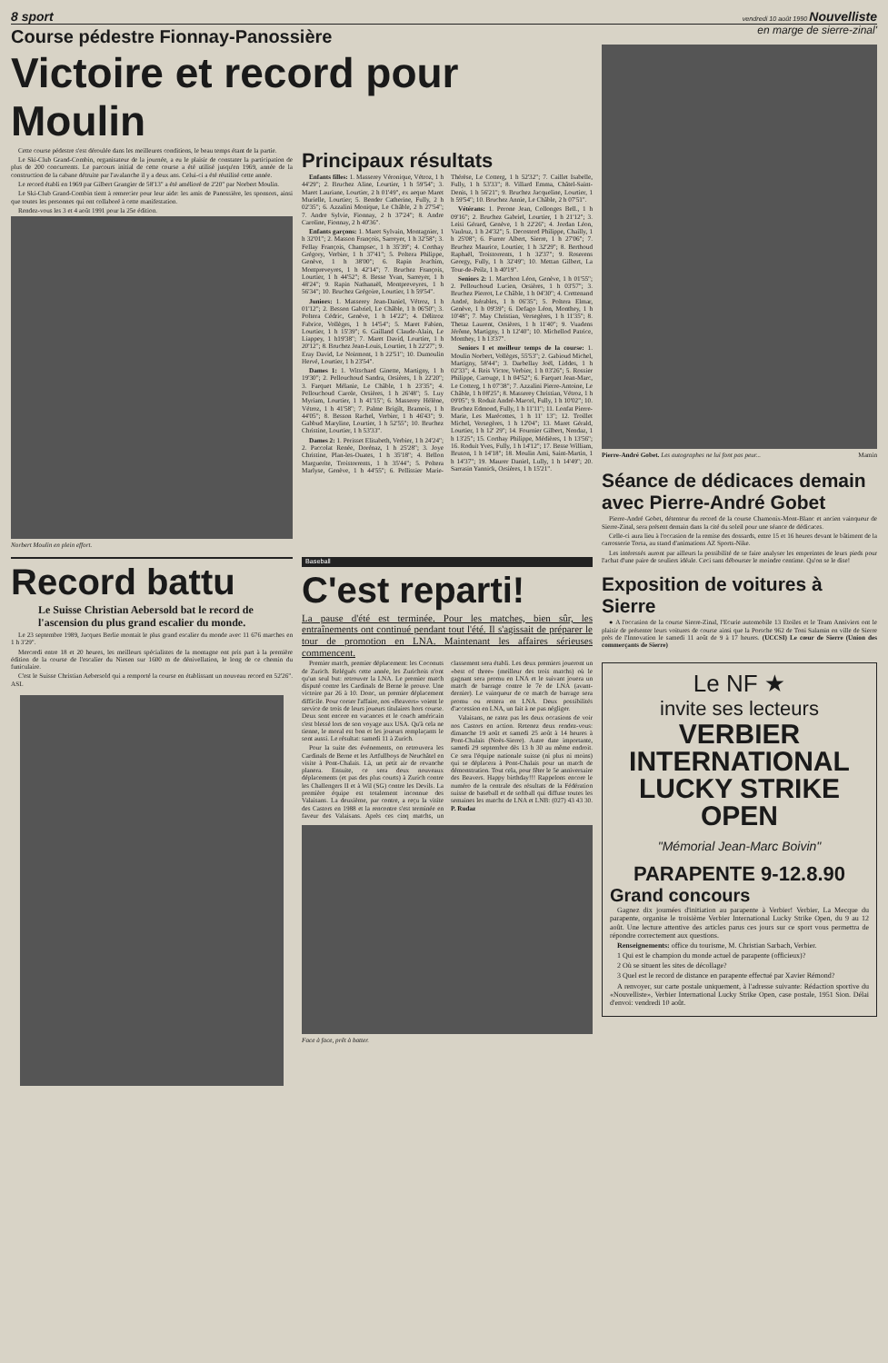8 sport vendredi 10 août 1990 Nouvelliste
Course pédestre Fionnay-Panossière
Victoire et record pour Moulin
Cette course pédestre s'est déroulée dans les meilleures conditions, le beau temps étant de la partie.
Le Ski-Club Grand-Combin, organisateur de la journée, a eu le plaisir de constater la participation de plus de 200 concurrents. Le parcours initial de cette course a été utilisé jusqu'en 1969, année de la construction de la cabane détruite par l'avalanche il y a deux ans. Celui-ci a été réutilisé cette année.
Le record établi en 1969 par Gilbert Grangier de 58'13" a été amélioré de 2'20" par Norbert Moulin.
Le Ski-Club Grand-Combin tient à remercier pour leur aide: les amis de Panossière, les sponsors, ainsi que toutes les personnes qui ont collaboré à cette manifestation.
Rendez-vous les 3 et 4 août 1991 pour la 25e édition.
Norbert Moulin en plein effort.
Principaux résultats
Enfants filles: 1. Masserey Véronique, Vétroz, 1 h 44'29"; 2. Bruchez Aline, Lourtier, 1 h 59'54"; 3. Maret Lauriane, Lourtier, 2 h 01'49", ex aequo Maret Murielle, Lourtier; 5. Bender Catherine, Fully, 2 h 02'35"; 6. Azzalini Monique, Le Châble, 2 h 27'54"; 7. Andre Sylvie, Fionnay, 2 h 37'24"; 8. Andre Caroline, Fionnay, 2 h 40'36".
Enfants garçons: 1. Maret Sylvain, Montagnier, 1 h 32'01"; 2. Masson François, Sarreyer, 1 h 32'58"; 3. Fellay François, Champsec, 1 h 35'39"; 4. Corthay Grégory, Verbier, 1 h 37'41"; 5. Poltera Philippe, Genève, 1 h 38'00"; 6. Rapin Joachim, Montpreveyres, 1 h 42'14"; 7. Bruchez François, Lourtier, 1 h 44'52"; 8. Besse Yvan, Sarreyer, 1 h 48'24"; 9. Rapin Nathanaël, Montpreveyres, 1 h 56'34"; 10. Bruchez Grégoire, Lourtier, 1 h 59'54".
Juniors: 1. Masserey Jean-Daniel, Vétroz, 1 h 01'12"; 2. Besson Gabriel, Le Châble, 1 h 06'50"; 3. Poltera Cédric, Genève, 1 h 14'22"; 4. Délitroz Fabrice, Vollèges, 1 h 14'54"; 5. Maret Fabien, Lourtier, 1 h 15'39"; 6. Gailland Claude-Alain, Le Liappey, 1 h19'38"; 7. Maret David, Lourtier, 1 h 20'12"; 8. Bruchez Jean-Louis, Lourtier, 1 h 22'27"; 9. Eray David, Le Noirmont, 1 h 22'51"; 10. Dumoulin Hervé, Lourtier, 1 h 23'54".
Dames 1: 1. Witschard Ginette, Martigny, 1 h 19'30"; 2. Pellouchoud Sandra, Orsières, 1 h 22'20"; 3. Farquet Mélanie, Le Châble, 1 h 23'35"; 4. Pellouchoud Carole, Orsières, 1 h 26'48"; 5. Luy Myriam, Lourtier, 1 h 41'15"; 6. Masserey Hélène, Vétroz, 1 h 41'58"; 7. Palme Brigilt, Bramois, 1 h 44'05"; 8. Besson Rachel, Verbier, 1 h 46'43"; 9. Gabbud Maryline, Lourtier, 1 h 52'55"; 10. Bruchez Christine, Lourtier, 1 h 53'33".
Dames 2: 1. Perisset Elisabeth, Verbier, 1 h 24'24"; 2. Paccolat Renée, Dorénaz, 1 h 25'28"; 3. Joye Christine, Plan-les-Ouates, 1 h 35'18"; 4. Bellon Marguerite, Troistorrents, 1 h 35'44"; 5. Poltera Marlyse, Genève, 1 h 44'55"; 6. Pellissier Marie-Thérèse, Le Cotterg, 1 h 52'32"; 7. Caillet Isabelle, Fully, 1 h 53'33"; 8. Villard Emma, Châtel-Saint-Denis, 1 h 56'21"; 9. Bruchez Jacqueline, Lourtier, 1 h 59'54"; 10. Bruchez Annie, Le Châble, 2 h 07'51".
Vétérans: 1. Perone Jean, Collonges Bell., 1 h 09'16"; 2. Bruchez Gabriel, Lourtier, 1 h 21'12"; 3. Leisi Gérard, Genève, 1 h 22'26"; 4. Jordan Léon, Vaulruz, 1 h 24'32"; 5. Decosterd Philippe, Chailly, 1 h 25'08"; 6. Furrer Albert, Sierre, 1 h 27'06"; 7. Bruchez Maurice, Lourtier, 1 h 32'29"; 8. Berthoud Raphaël, Troistorrents, 1 h 32'37"; 9. Roserens Georgy, Fully, 1 h 32'49"; 10. Mettan Gilbert, La Tour-de-Peilz, 1 h 40'19".
Seniors 2: 1. Marchon Léon, Genève, 1 h 01'55"; 2. Pellouchoud Lucien, Orsières, 1 h 03'57"; 3. Bruchez Pierrot, Le Châble, 1 h 04'30"; 4. Crettenand André, Isérables, 1 h 06'35"; 5. Poltera Elmar, Genève, 1 h 09'39"; 6. Defago Léon, Monthey, 1 h 10'48"; 7. May Christian, Versegères, 1 h 11'35"; 8. Thetaz Laurent, Orsières, 1 h 11'40"; 9. Vuadens Jérôme, Martigny, 1 h 12'40"; 10. Michellod Patrice, Monthey, 1 h 13'37".
Seniors I et meilleur temps de la course: 1. Moulin Norbert, Vollèges, 55'53"; 2. Gabioud Michel, Martigny, 58'44"; 3. Darbellay Joël, Liddes, 1 h 02'33"; 4. Reis Victor, Verbier, 1 h 03'26"; 5. Rossier Philippe, Carouge, 1 h 04'52"; 6. Farquet Jean-Marc, Le Cotterg, 1 h 07'38"; 7. Azzalini Pierre-Antoine, Le Châble, 1 h 08'25"; 8. Masserey Christian, Vétroz, 1 h 09'05"; 9. Roduit André-Marcel, Fully, 1 h 10'02"; 10. Bruchez Edmond, Fully, 1 h 11'11"; 11. Lonfat Pierre-Marie, Les Marécottes, 1 h 11' 13"; 12. Troillet Michel, Versegères, 1 h 12'04"; 13. Maret Gérald, Lourtier, 1 h 12' 29"; 14. Fournier Gilbert, Nendaz, 1 h 13'25"; 15. Corthay Philippe, Médières, 1 h 13'56"; 16. Roduit Yves, Fully, 1 h 14'12"; 17. Besse William, Bruson, 1 h 14'18"; 18. Moulin Ami, Saint-Martin, 1 h 14'37"; 19. Maurer Daniel, Lully, 1 h 14'49"; 20. Sarrasin Yannick, Orsières, 1 h 15'21".
Record battu
Le Suisse Christian Aebersold bat le record de l'ascension du plus grand escalier du monde.
Le 23 septembre 1989, Jacques Berlie montait le plus grand escalier du monde avec 11 676 marches en 1 h 3'29".
Mercredi entre 18 et 20 heures, les meilleurs spécialistes de la montagne ont pris part à la première édition de la course de l'escalier du Niesen sur 1600 m de dénivellation, le long de ce chemin du funiculaire.
C'est le Suisse Christian Aebersold qui a remporté la course en établissant un nouveau record en 52'26". ASL
Baseball
C'est reparti!
La pause d'été est terminée. Pour les matches, bien sûr, les entraînements ont continué pendant tout l'été. Il s'agissait de préparer le tour de promotion en LNA. Maintenant les affaires sérieuses commencent.
Premier match, premier déplacement: les Coconuts de Zurich. Relégués cette année, les Zurichois n'ont qu'un seul but: retrouver la LNA. Le premier match disputé contre les Cardinals de Berne le prouve. Une victoire par 26 à 10. Donc, un premier déplacement difficile. Pour corser l'affaire, nos «Beavers» voient le service de trois de leurs joueurs titulaires hors course. Deux sont encore en vacances et le coach américain s'est blessé lors de son voyage aux USA. Qu'à cela ne tienne, le moral est bon et les joueurs remplaçants le sont aussi. Le résultat: samedi 11 à Zurich.
Pour la suite des événements, on retrouvera les Cardinals de Berne et les Artfullboys de Neuchâtel en visite à Pont-Chalais. Là, un petit air de revanche planera. Ensuite, ce sera deux nouveaux déplacements (et pas des plus courts) à Zurich contre les Challengers II et à Wil (SG) contre les Devils. La première équipe est totalement inconnue des Valaisans. La deuxième, par contre, a reçu la visite des Castors en 1988 et la rencontre s'est terminée en faveur des Valaisans. Après ces cinq matchs, un classement sera établi. Les deux premiers joueront un «best of three» (meilleur des trois matchs) où le gagnant sera promu en LNA et le suivant jouera un match de barrage contre le 7e de LNA (avant-dernier). Le vainqueur de ce match de barrage sera promu ou restera en LNA. Deux possibilités d'accession en LNA, un fait à ne pas négliger.
Valaisans, ne ratez pas les deux occasions de voir nos Castors en action. Retenez deux rendez-vous: dimanche 19 août et samedi 25 août à 14 heures à Pont-Chalais (Noës-Sierre). Autre date importante, samedi 29 septembre dès 13 h 30 au même endroit. Ce sera l'équipe nationale suisse (ni plus ni moins) qui se déplacera à Pont-Chalais pour un match de démonstration. Tout cela, pour fêter le 5e anniversaire des Beavers. Happy birthday!!! Rappelons encore le numéro de la centrale des résultats de la Fédération suisse de baseball et de softball qui diffuse toutes les semaines les matchs de LNA et LNB: (027) 43 43 30. P. Rudaz
Face à face, prêt à batter.
en marge de sierre-zinal'
Pierre-André Gobet. Les autographes ne lui font pas peur... Mamin
Séance de dédicaces demain avec Pierre-André Gobet
Pierre-André Gobet, détenteur du record de la course Chamonix-Mont-Blanc et ancien vainqueur de Sierre-Zinal, sera présent demain dans la cité du soleil pour une séance de dédicaces.
Celle-ci aura lieu à l'occasion de la remise des dossards, entre 15 et 16 heures devant le bâtiment de la carrosserie Torsa, au stand d'animations AZ Sports-Nike.
Les intéressés auront par ailleurs la possibilité de se faire analyser les empreintes de leurs pieds pour l'achat d'une paire de souliers idéale. Ceci sans débourser le moindre centime. Qu'on se le dise!
Exposition de voitures à Sierre
● A l'occasion de la course Sierre-Zinal, l'Ecurie automobile 13 Etoiles et le Team Anniviers ont le plaisir de présenter leurs voitures de course ainsi que la Porsche 962 de Toni Salamin en ville de Sierre près de l'Innovation le samedi 11 août de 9 à 17 heures. (UCCSI) Le cœur de Sierre (Union des commerçants de Sierre)
Le NF ★
invite ses lecteurs
VERBIER
INTERNATIONAL
LUCKY STRIKE
OPEN
"Mémorial Jean-Marc Boivin"
PARAPENTE 9-12.8.90
Grand concours
Gagnez dix journées d'initiation au parapente à Verbier! Verbier, La Mecque du parapente, organise le troisième Verbier International Lucky Strike Open, du 9 au 12 août. Une lecture attentive des articles parus ces jours sur ce sport vous permettra de répondre correctement aux questions.
Renseignements: office du tourisme, M. Christian Sarbach, Verbier.
1 Qui est le champion du monde actuel de parapente (officieux)?
2 Où se situent les sites de décollage?
3 Quel est le record de distance en parapente effectué par Xavier Rémond?
A renvoyer, sur carte postale uniquement, à l'adresse suivante: Rédaction sportive du «Nouvelliste», Verbier International Lucky Strike Open, case postale, 1951 Sion. Délai d'envoi: vendredi 10 août.